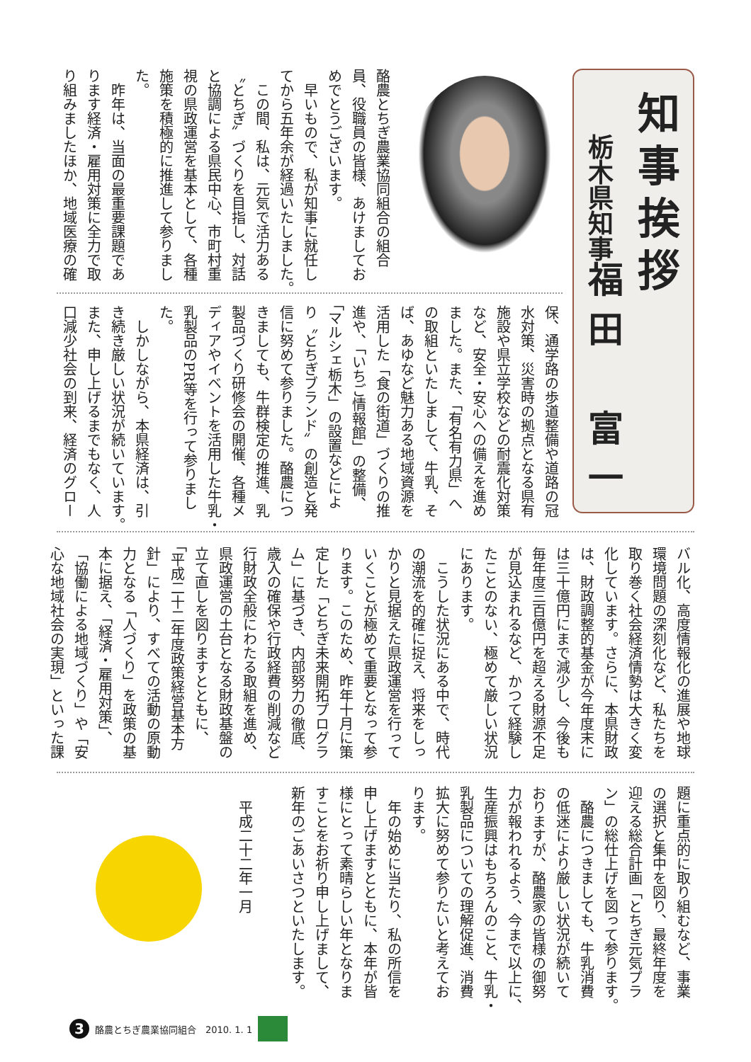知事挨拶
栃木県知事
福田　富一
酪農とちぎ農業協同組合の組合
員、役職員の皆様、あけましてお
めでとうございます。
　早いもので、私が知事に就任し
てから五年余が経過いたしました。
　この間、私は、元気で活力ある
〝とちぎ〟づくりを目指し、対話
と協調による県民中心、市町村重
視の県政運営を基本として、各種
施策を積極的に推進して参りまし
た。
　昨年は、当面の最重要課題であ
ります経済・雇用対策に全力で取
り組みましたほか、地域医療の確
保、通学路の歩道整備や道路の冠
水対策、災害時の拠点となる県有
施設や県立学校などの耐震化対策
など、安全・安心への備えを進め
ました。また、「有名有力県」へ
の取組といたしまして、牛乳、そ
ば、あゆなど魅力ある地域資源を
活用した「食の街道」づくりの推
進や、「いちご情報館」の整備、
「マルシェ栃木」の設置などによ
り〝とちぎブランド〟の創造と発
信に努めて参りました。酪農につ
きましても、牛群検定の推進、乳
製品づくり研修会の開催、各種メ
ディアやイベントを活用した牛乳・
乳製品のPR等を行って参りまし
た。
　しかしながら、本県経済は、引
き続き厳しい状況が続いています。
また、申し上げるまでもなく、人
口減少社会の到来、経済のグロー
バル化、高度情報化の進展や地球
環境問題の深刻化など、私たちを
取り巻く社会経済情勢は大きく変
化しています。さらに、本県財政
は、財政調整的基金が今年度末に
は三十億円にまで減少し、今後も
毎年度三百億円を超える財源不足
が見込まれるなど、かつて経験し
たことのない、極めて厳しい状況
にあります。
　こうした状況にある中で、時代
の潮流を的確に捉え、将来をしっ
かりと見据えた県政運営を行って
いくことが極めて重要となって参
ります。このため、昨年十月に策
定した「とちぎ未来開拓プログラ
ム」に基づき、内部努力の徹底、
歳入の確保や行政経費の削減など
行財政全般にわたる取組を進め、
県政運営の土台となる財政基盤の
立て直しを図りますとともに、
「平成二十二年度政策経営基本方
針」により、すべての活動の原動
力となる「人づくり」を政策の基
本に据え、「経済・雇用対策」、
「協働による地域づくり」や「安
心な地域社会の実現」といった課
題に重点的に取り組むなど、事業
の選択と集中を図り、最終年度を
迎える総合計画「とちぎ元気プラ
ン」の総仕上げを図って参ります。
　酪農につきましても、牛乳消費
の低迷により厳しい状況が続いて
おりますが、酪農家の皆様の御努
力が報われるよう、今まで以上に、
生産振興はもちろんのこと、牛乳・
乳製品についての理解促進、消費
拡大に努めて参りたいと考えてお
ります。
　年の始めに当たり、私の所信を
申し上げますとともに、本年が皆
様にとって素晴らしい年となりま
すことをお祈り申し上げまして、
新年のごあいさつといたします。
平成二十二年一月
3 酪農とちぎ農業協同組合　2010. 1. 1